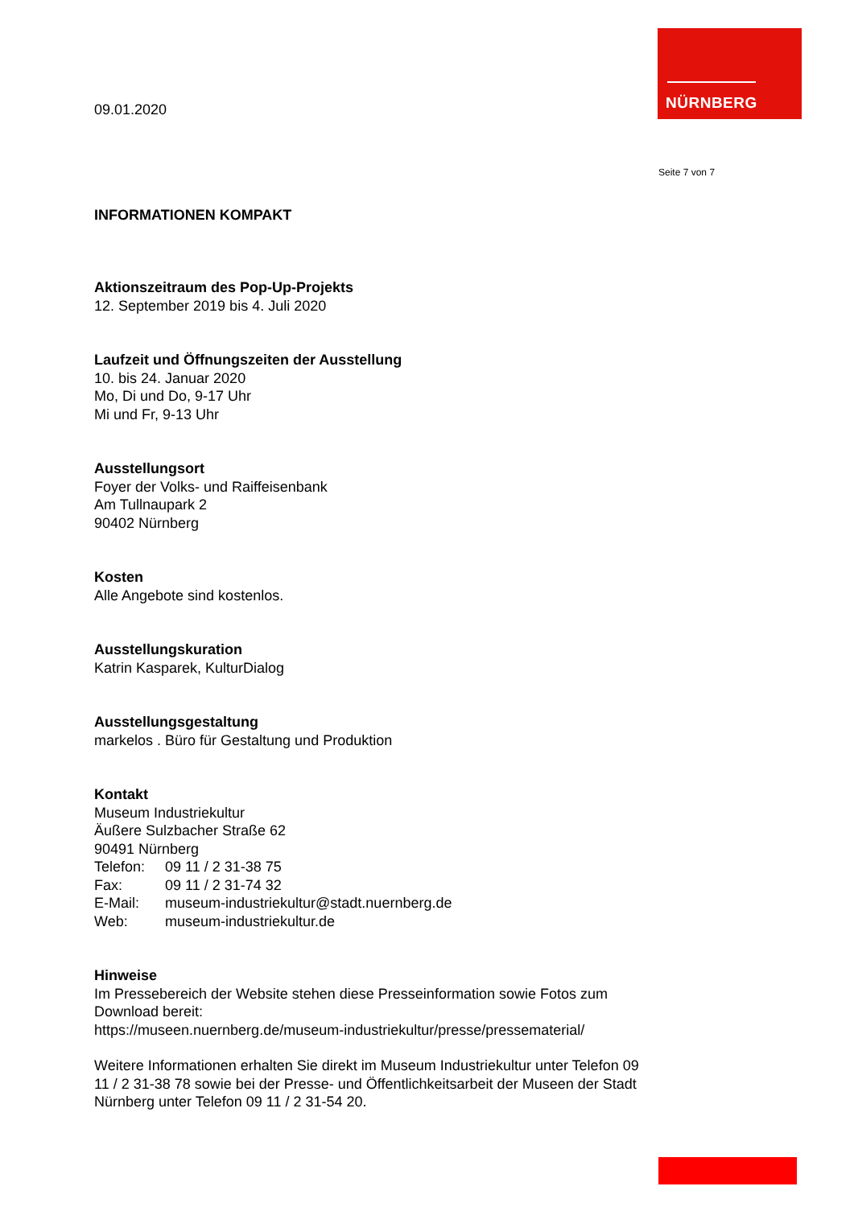NÜRNBERG
Seite 7 von 7
09.01.2020
INFORMATIONEN KOMPAKT
Aktionszeitraum des Pop-Up-Projekts
12. September 2019 bis 4. Juli 2020
Laufzeit und Öffnungszeiten der Ausstellung
10. bis 24. Januar 2020
Mo, Di und Do, 9-17 Uhr
Mi und Fr, 9-13 Uhr
Ausstellungsort
Foyer der Volks- und Raiffeisenbank
Am Tullnaupark 2
90402 Nürnberg
Kosten
Alle Angebote sind kostenlos.
Ausstellungskuration
Katrin Kasparek, KulturDialog
Ausstellungsgestaltung
markelos . Büro für Gestaltung und Produktion
Kontakt
Museum Industriekultur
Äußere Sulzbacher Straße 62
90491 Nürnberg
| Telefon: | 09 11 / 2 31-38 75 |
| Fax: | 09 11 / 2 31-74 32 |
| E-Mail: | museum-industriekultur@stadt.nuernberg.de |
| Web: | museum-industriekultur.de |
Hinweise
Im Pressebereich der Website stehen diese Presseinformation sowie Fotos zum Download bereit:
https://museen.nuernberg.de/museum-industriekultur/presse/pressematerial/
Weitere Informationen erhalten Sie direkt im Museum Industriekultur unter Telefon 09 11 / 2 31-38 78 sowie bei der Presse- und Öffentlichkeitsarbeit der Museen der Stadt Nürnberg unter Telefon 09 11 / 2 31-54 20.